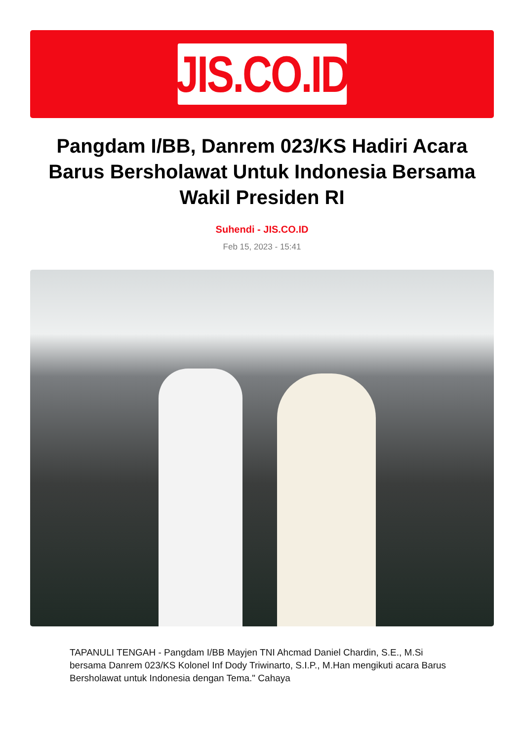JIS.CO.ID
Pangdam I/BB, Danrem 023/KS Hadiri Acara Barus Bersholawat Untuk Indonesia Bersama Wakil Presiden RI
Suhendi - JIS.CO.ID
Feb 15, 2023 - 15:41
TAPANULI TENGAH - Pangdam I/BB Mayjen TNI Ahcmad Daniel Chardin, S.E., M.Si bersama Danrem 023/KS Kolonel Inf Dody Triwinarto, S.I.P., M.Han mengikuti acara Barus Bersholawat untuk Indonesia dengan Tema." Cahaya